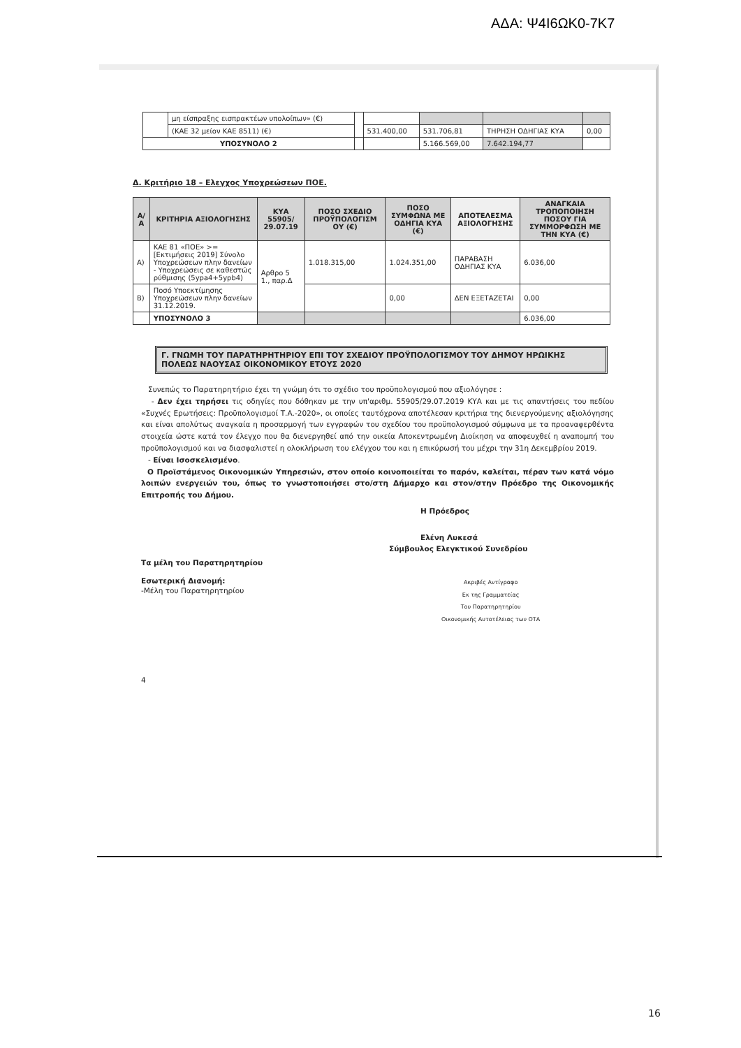ΑΔΑ: Ψ4Ι6ΩΚ0-7Κ7
| | μη είσπραξης εισπρακτέων υπολοίπων» (€) | | | | | |
| | (ΚΑΕ 32 μείον ΚΑΕ 8511) (€) | | 531.400,00 | 531.706,81 | ΤΗΡΗΣΗ ΟΔΗΓΙΑΣ ΚΥΑ | 0,00 |
| ΥΠΟΣΥΝΟΛΟ 2 | | | | 5.166.569,00 | 7.642.194,77 | |
Δ. Κριτήριο 18 – Ελεγχος Υποχρεώσεων ΠΟΕ.
| Α/ Α | ΚΡΙΤΗΡΙΑ ΑΞΙΟΛΟΓΗΣΗΣ | ΚΥΑ 55905/ 29.07.19 | ΠΟΣΟ ΣΧΕΔΙΟ ΠΡΟΫΠΟΛΟΓΙΣΜ ΟΥ (€) | ΠΟΣΟ ΣΥΜΦΩΝΑ ΜΕ ΟΔΗΓΙΑ ΚΥΑ (€) | ΑΠΟΤΕΛΕΣΜΑ ΑΞΙΟΛΟΓΗΣΗΣ | ΑΝΑΓΚΑΙΑ ΤΡΟΠΟΠΟΙΗΣΗ ΠΟΣΟΥ ΓΙΑ ΣΥΜΜΟΡΦΩΣΗ ΜΕ ΤΗΝ ΚΥΑ (€) |
| --- | --- | --- | --- | --- | --- | --- |
| Α) | ΚΑΕ 81 «ΠΟΕ» >= [Εκτιμήσεις 2019] Σύνολο Υποχρεώσεων πλην δανείων - Υποχρεώσεις σε καθεστώς ρύθμισης (5ypa4+5ypb4) | Αρθρο 5 1., παρ.Δ | 1.018.315,00 | 1.024.351,00 | ΠΑΡΑΒΑΣΗ ΟΔΗΓΙΑΣ ΚΥΑ | 6.036,00 |
| Β) | Ποσό Υποεκτίμησης Υποχρεώσεων πλην δανείων 31.12.2019. | | | 0,00 | ΔΕΝ ΕΞΕΤΑΖΕΤΑΙ | 0,00 |
| | ΥΠΟΣΥΝΟΛΟ 3 | | | | | 6.036,00 |
Γ. ΓΝΩΜΗ ΤΟΥ ΠΑΡΑΤΗΡΗΤΗΡΙΟΥ ΕΠΙ ΤΟΥ ΣΧΕΔΙΟΥ ΠΡΟΫΠΟΛΟΓΙΣΜΟΥ ΤΟΥ ΔΗΜΟΥ ΗΡΩΙΚΗΣ ΠΟΛΕΩΣ ΝΑΟΥΣΑΣ ΟΙΚΟΝΟΜΙΚΟΥ ΕΤΟΥΣ 2020
Συνεπώς το Παρατηρητήριο έχει τη γνώμη ότι το σχέδιο του προϋπολογισμού που αξιολόγησε :
- Δεν έχει τηρήσει τις οδηγίες που δόθηκαν με την υπ'αριθμ. 55905/29.07.2019 ΚΥΑ και με τις απαντήσεις του πεδίου «Συχνές Ερωτήσεις: Προϋπολογισμοί Τ.Α.-2020», οι οποίες ταυτόχρονα αποτέλεσαν κριτήρια της διενεργούμενης αξιολόγησης και είναι απολύτως αναγκαία η προσαρμογή των εγγραφών του σχεδίου του προϋπολογισμού σύμφωνα με τα προαναφερθέντα στοιχεία ώστε κατά τον έλεγχο που θα διενεργηθεί από την οικεία Αποκεντρωμένη Διοίκηση να αποφευχθεί η αναπομπή του προϋπολογισμού και να διασφαλιστεί η ολοκλήρωση του ελέγχου του και η επικύρωσή του μέχρι την 31η Δεκεμβρίου 2019.
- Είναι Ισοσκελισμένο.
Ο Προϊστάμενος Οικονομικών Υπηρεσιών, στον οποίο κοινοποιείται το παρόν, καλείται, πέραν των κατά νόμο λοιπών ενεργειών του, όπως το γνωστοποιήσει στο/στη Δήμαρχο και στον/στην Πρόεδρο της Οικονομικής Επιτροπής του Δήμου.
Η Πρόεδρος
Ελένη Λυκεσά
Σύμβουλος Ελεγκτικού Συνεδρίου
Τα μέλη του Παρατηρητηρίου
Εσωτερική Διανομή:
-Μέλη του Παρατηρητηρίου
Ακριβές Αντίγραφο
Εκ της Γραμματείας
Του Παρατηρητηρίου
Οικονομικής Αυτοτέλειας των ΟΤΑ
4
16